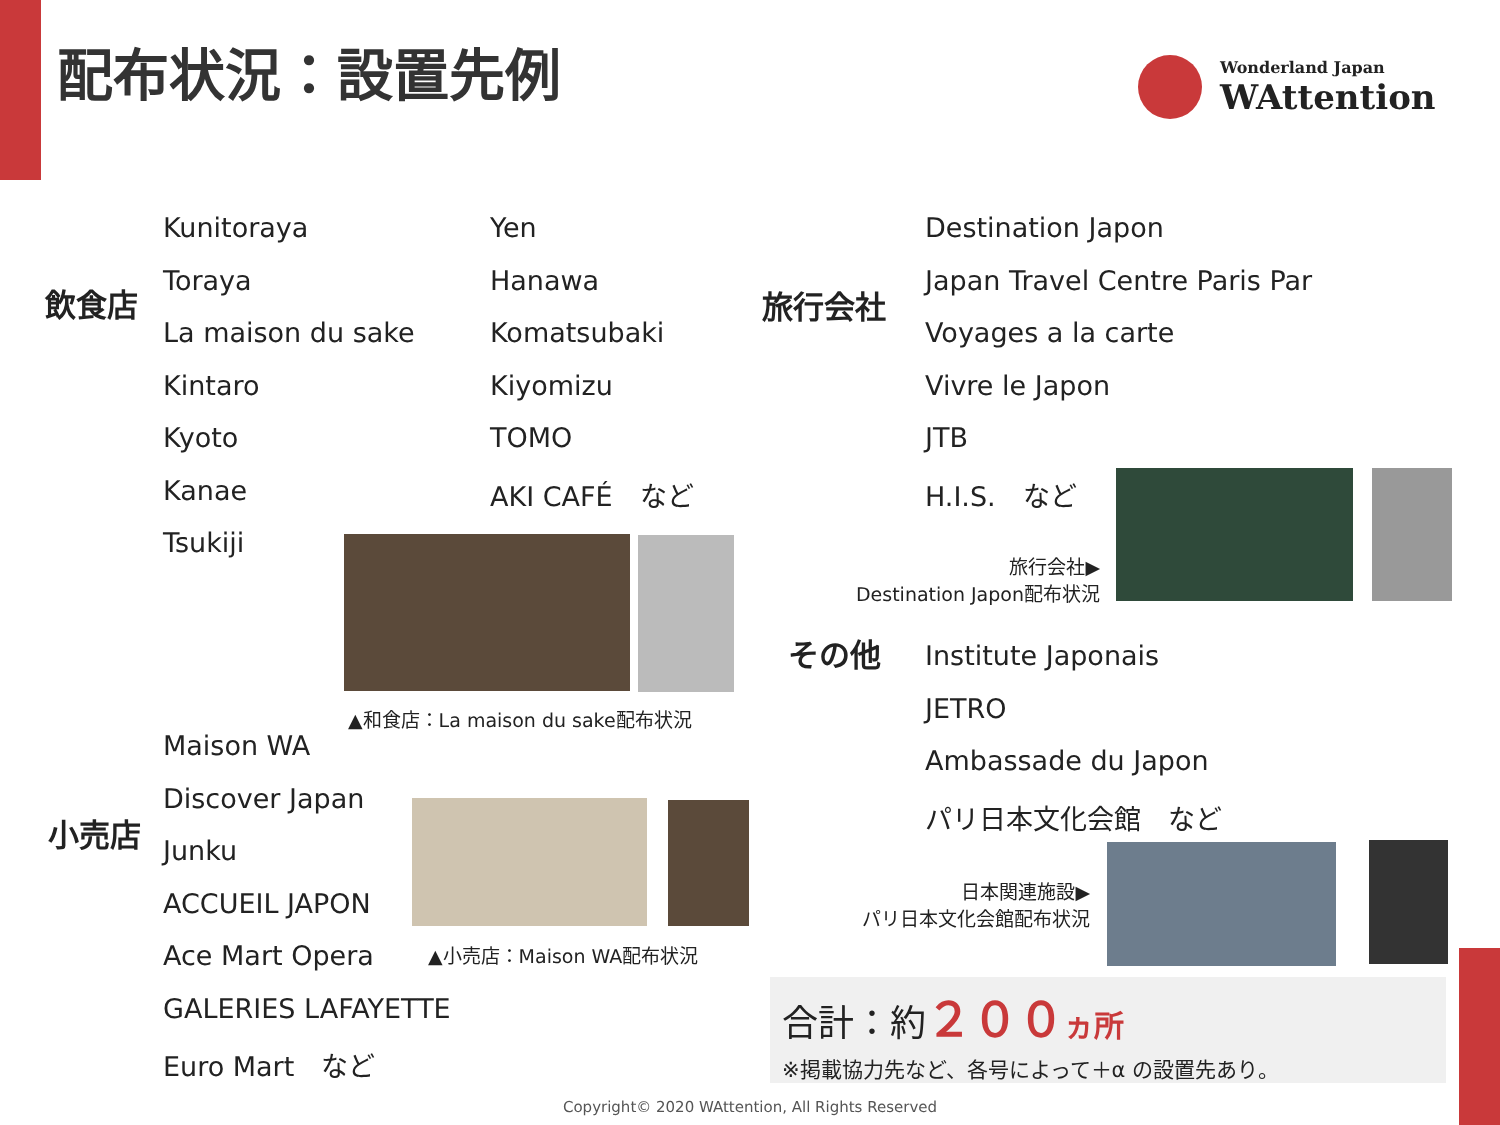配布状況：設置先例 Wonderland Japan
WAttention
飲食店
Kunitoraya
Toraya
La maison du sake
Kintaro
Kyoto
Kanae
Tsukiji
Yen
Hanawa
Komatsubaki
Kiyomizu
TOMO
AKI CAFÉ　など
▲和食店：La maison du sake配布状況
小売店
Maison WA
Discover Japan
Junku
ACCUEIL JAPON
Ace Mart Opera
GALERIES LAFAYETTE
Euro Mart　など
▲小売店：Maison WA配布状況
旅行会社
Destination Japon
Japan Travel Centre Paris Par
Voyages a la carte
Vivre le Japon
JTB
H.I.S.　など
旅行会社▶
Destination Japon配布状況
その他
Institute Japonais
JETRO
Ambassade du Japon
パリ日本文化会館　など
日本関連施設▶
パリ日本文化会館配布状況
合計：約２００ ヵ所
※掲載協力先など、各号によって＋α の設置先あり。
Copyright© 2020 WAttention, All Rights Reserved